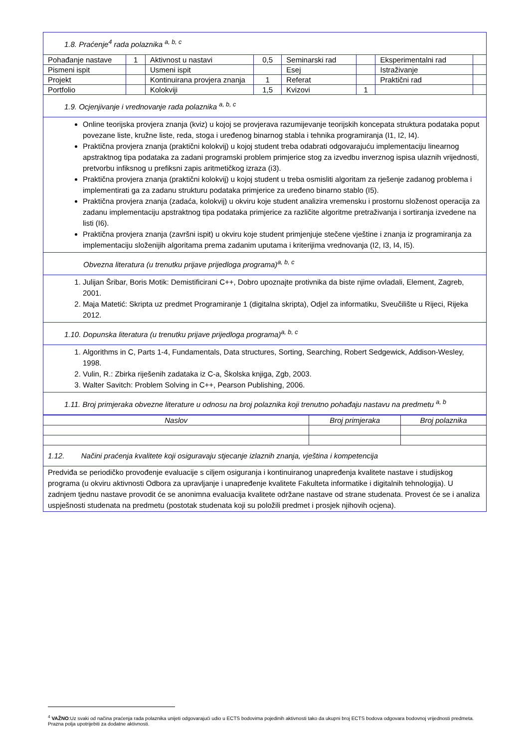| 1.8. Praćenje<sup>4</sup> rada polaznika <sup>a, b, c</sup> | | | | | | | |
| Pohađanje nastave | 1 | Aktivnost u nastavi | 0,5 | Seminarski rad | | Eksperimentalni rad | |
| Pismeni ispit | | Usmeni ispit | | Esej | | Istraživanje | |
| Projekt | | Kontinuirana provjera znanja | 1 | Referat | | Praktični rad | |
| Portfolio | | Kolokviji | 1,5 | Kvizovi | 1 | | |
| 1.9. Ocjenjivanje i vrednovanje rada polaznika <sup>a, b, c</sup> | | | | | | | |
| Online teorijska provjera znanja (kviz) u kojoj se provjerava razumijevanje teorijskih koncepata struktura podataka poput povezane liste, kružne liste, reda, stoga i uređenog binarnog stabla i tehnika programiranja (I1, I2, I4). Praktična provjera znanja (praktični kolokvij) u kojoj student treba odabrati odgovarajuću implementaciju linearnog apstraktnog tipa podataka za zadani programski problem primjerice stog za izvedbu inverznog ispisa ulaznih vrijednosti, pretvorbu infiksnog u prefiksni zapis aritmetičkog izraza (i3). Praktična provjera znanja (praktični kolokvij) u kojoj student u treba osmisliti algoritam za rješenje zadanog problema i implementirati ga za zadanu strukturu podataka primjerice za uređeno binarno stablo (I5). Praktična provjera znanja (zadaća, kolokvij) u okviru koje student analizira vremensku i prostornu složenost operacija za zadanu implementaciju apstraktnog tipa podataka primjerice za različite algoritme pretraživanja i sortiranja izvedene na listi (I6). Praktična provjera znanja (završni ispit) u okviru koje student primjenjuje stečene vještine i znanja iz programiranja za implementaciju složenijih algoritama prema zadanim uputama i kriterijima vrednovanja (I2, I3, I4, I5). | | | | | | | |
| Obvezna literatura (u trenutku prijave prijedloga programa)<sup>a, b, c</sup> | | | | | | | |
| 1. Julijan Šribar, Boris Motik: Demistificirani C++, Dobro upoznajte protivnika da biste njime ovladali, Element, Zagreb, 2001. 2. Maja Matetić: Skripta uz predmet Programiranje 1 (digitalna skripta), Odjel za informatiku, Sveučilište u Rijeci, Rijeka 2012. | | | | | | | |
| 1.10. Dopunska literatura (u trenutku prijave prijedloga programa)<sup>a, b, c</sup> | | | | | | | |
| 1. Algorithms in C, Parts 1-4, Fundamentals, Data structures, Sorting, Searching, Robert Sedgewick, Addison-Wesley, 1998. 2. Vulin, R.: Zbirka riješenih zadataka iz C-a, Školska knjiga, Zgb, 2003. 3. Walter Savitch: Problem Solving in C++, Pearson Publishing, 2006. | | | | | | | |
| 1.11. Broj primjeraka obvezne literature u odnosu na broj polaznika koji trenutno pohađaju nastavu na predmetu <sup>a, b</sup> | | | | | | | |
| Naslov | Broj primjeraka | Broj polaznika |
| --- | --- | --- |
| 1.12. Načini praćenja kvalitete koji osiguravaju stjecanje izlaznih znanja, vještina i kompetencija | | |
| Predviđa se periodičko provođenje evaluacije s ciljem osiguranja i kontinuiranog unapređenja kvalitete nastave i studijskog programa (u okviru aktivnosti Odbora za upravljanje i unapređenje kvalitete Fakulteta informatike i digitalnih tehnologija). U zadnjem tjednu nastave provodit će se anonimna evaluacija kvalitete održane nastave od strane studenata. Provest će se i analiza uspješnosti studenata na predmetu (postotak studenata koji su položili predmet i prosjek njihovih ocjena). | | |
<sup>4</sup> VAŽNO:Uz svaki od načina praćenja rada polaznika unijeti odgovarajući udio u ECTS bodovima pojedinih aktivnosti tako da ukupni broj ECTS bodova odgovara bodovnoj vrijednosti predmeta. Prazna polja upotrijebiti za dodatne aktivnosti.